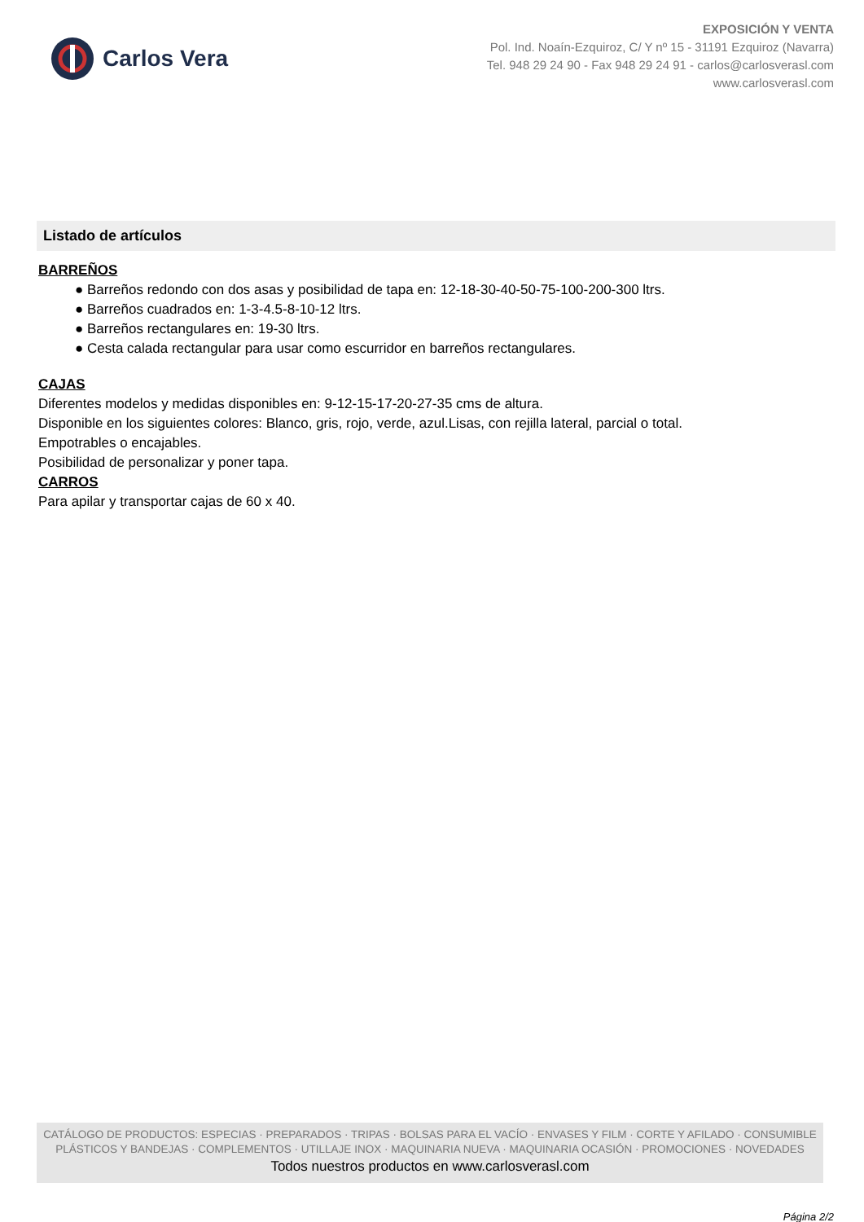Carlos Vera
EXPOSICIÓN Y VENTA
Pol. Ind. Noaín-Ezquiroz, C/ Y nº 15 - 31191 Ezquiroz (Navarra)
Tel. 948 29 24 90 - Fax 948 29 24 91 - carlos@carlosverasl.com
www.carlosverasl.com
Listado de artículos
BARREÑOS
● Barreños redondo con dos asas y posibilidad de tapa en: 12-18-30-40-50-75-100-200-300 ltrs.
● Barreños cuadrados en: 1-3-4.5-8-10-12 ltrs.
● Barreños rectangulares en: 19-30 ltrs.
● Cesta calada rectangular para usar como escurridor en barreños rectangulares.
CAJAS
Diferentes modelos y medidas disponibles en: 9-12-15-17-20-27-35 cms de altura.
Disponible en los siguientes colores: Blanco, gris, rojo, verde, azul.Lisas, con rejilla lateral, parcial o total.
Empotrables o encajables.
Posibilidad de personalizar y poner tapa.
CARROS
Para apilar y transportar cajas de 60 x 40.
CATÁLOGO DE PRODUCTOS: ESPECIAS · PREPARADOS · TRIPAS · BOLSAS PARA EL VACÍO · ENVASES Y FILM · CORTE Y AFILADO · CONSUMIBLE
PLÁSTICOS Y BANDEJAS · COMPLEMENTOS · UTILLAJE INOX · MAQUINARIA NUEVA · MAQUINARIA OCASIÓN · PROMOCIONES · NOVEDADES
Todos nuestros productos en www.carlosverasl.com
Página 2/2